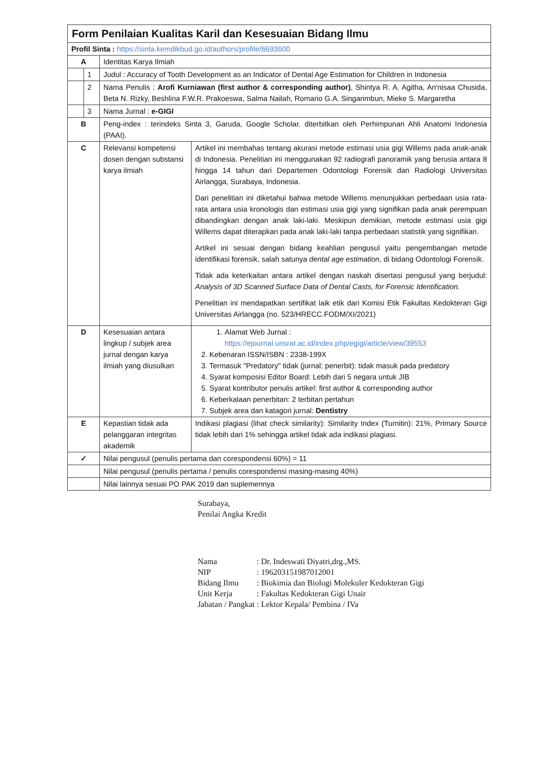| Form Penilaian Kualitas Karil dan Kesesuaian Bidang Ilmu | | | |
| Profil Sinta : https://sinta.kemdikbud.go.id/authors/profile/6693600 | | | |
| A | | Identitas Karya Ilmiah | |
| | 1 | Judul : Accuracy of Tooth Development as an Indicator of Dental Age Estimation for Children in Indonesia | |
| | 2 | Nama Penulis : Arofi Kurniawan (first author & corresponding author) , Shintya R. A. Agitha, An'nisaa Chusida, Beta N. Rizky, Beshlina F.W.R. Prakoeswa, Salma Nailah, Romario G.A. Singarimbun, Mieke S. Margaretha | |
| | 3 | Nama Jurnal : e-GIGI | |
| B | | Peng-index : terindeks Sinta 3, Garuda, Google Scholar. diterbitkan oleh Perhimpunan Ahli Anatomi Indonesia (PAAI). | |
| C | | Relevansi kompetensi dosen dengan substansi karya ilmiah | Artikel ini membahas tentang akurasi metode estimasi usia gigi Willems pada anak-anak di Indonesia. Penelitian ini menggunakan 92 radiografi panoramik yang berusia antara 8 hingga 14 tahun dari Departemen Odontologi Forensik dan Radiologi Universitas Airlangga, Surabaya, Indonesia. Dari penelitian ini diketahui bahwa metode Willems menunjukkan perbedaan usia rata-rata antara usia kronologis dan estimasi usia gigi yang signifikan pada anak perempuan dibandingkan dengan anak laki-laki. Meskipun demikian, metode estimasi usia gigi Willems dapat diterapkan pada anak laki-laki tanpa perbedaan statistik yang signifikan. Artikel ini sesuai dengan bidang keahlian pengusul yaitu pengembangan metode identifikasi forensik, salah satunya dental age estimation , di bidang Odontologi Forensik. Tidak ada keterkaitan antara artikel dengan naskah disertasi pengusul yang berjudul: Analysis of 3D Scanned Surface Data of Dental Casts, for Forensic Identification. Penelitian ini mendapatkan sertifikat laik etik dari Komisi Etik Fakultas Kedokteran Gigi Universitas Airlangga (no. 523/HRECC.FODM/XI/2021) |
| D | | Kesesuaian antara lingkup / subjek area jurnal dengan karya ilmiah yang diusulkan | 1. Alamat Web Jurnal : https://ejournal.unsrat.ac.id/index.php/egigi/article/view/39553 2. Kebenaran ISSN/ISBN : 2338-199X 3. Termasuk "Predatory" tidak (jurnal; penerbit): tidak masuk pada predatory 4. Syarat komposisi Editor Board: Lebih dari 5 negara untuk JIB 5. Syarat kontributor penulis artikel: first author & corresponding author 6. Keberkalaan penerbitan: 2 terbitan pertahun 7. Subjek area dan katagori jurnal: Dentistry |
| E | | Kepastian tidak ada pelanggaran integritas akademik | Indikasi plagiasi (lihat check similarity): Similarity Index (Turnitin): 21%, Primary Source tidak lebih dari 1% sehingga artikel tidak ada indikasi plagiasi. |
| ✓ | | Nilai pengusul (penulis pertama dan corespondensi 60%) = 11 | |
| | | Nilai pengusul (penulis pertama / penulis corespondensi masing-masing 40%) | |
| | | Nilai lainnya sesuai PO PAK 2019 dan suplemennya | |
Surabaya,
Penilai Angka Kredit
| Nama | : Dr. Indeswati Diyatri,drg.,MS. |
| NIP | : 196203151987012001 |
| Bidang Ilmu | : Biokimia dan Biologi Molekuler Kedokteran Gigi |
| Unit Kerja | : Fakultas Kedokteran Gigi Unair |
| Jabatan / Pangkat | : Lektor Kepala/ Pembina / IVa |